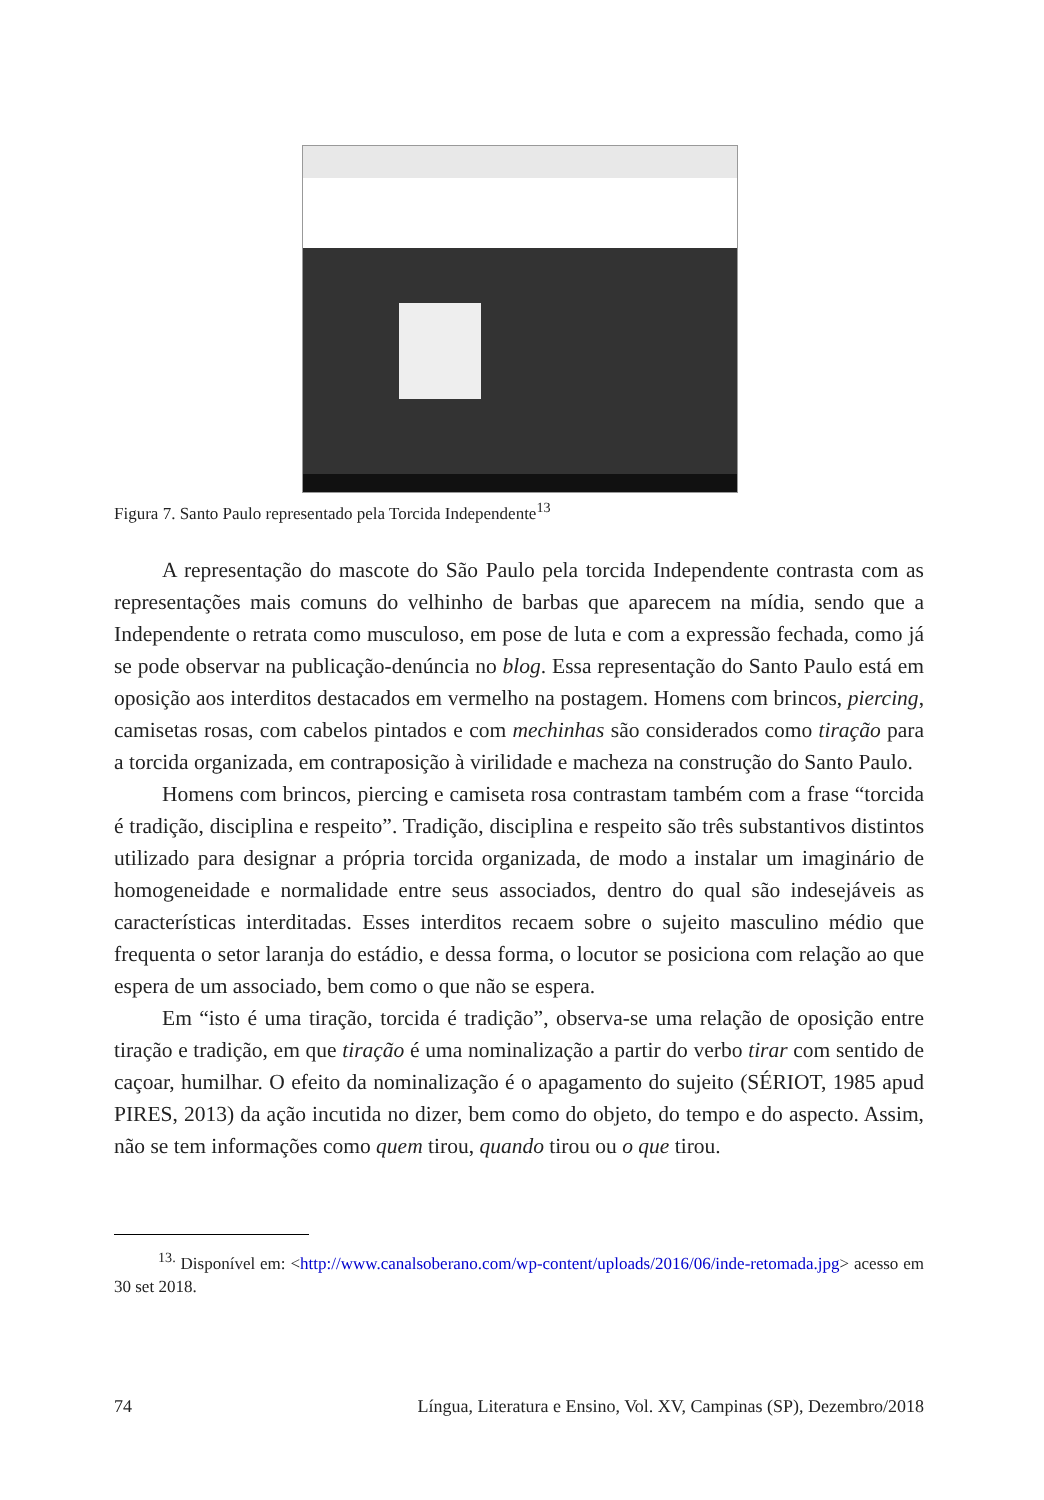Figura 7. Santo Paulo representado pela Torcida Independente<sup>13</sup>
A representação do mascote do São Paulo pela torcida Independente contrasta com as representações mais comuns do velhinho de barbas que aparecem na mídia, sendo que a Independente o retrata como musculoso, em pose de luta e com a expressão fechada, como já se pode observar na publicação-denúncia no blog. Essa representação do Santo Paulo está em oposição aos interditos destacados em vermelho na postagem. Homens com brincos, piercing, camisetas rosas, com cabelos pintados e com mechinhas são considerados como tiração para a torcida organizada, em contraposição à virilidade e macheza na construção do Santo Paulo.
Homens com brincos, piercing e camiseta rosa contrastam também com a frase “torcida é tradição, disciplina e respeito”. Tradição, disciplina e respeito são três substantivos distintos utilizado para designar a própria torcida organizada, de modo a instalar um imaginário de homogeneidade e normalidade entre seus associados, dentro do qual são indesejáveis as características interditadas. Esses interditos recaem sobre o sujeito masculino médio que frequenta o setor laranja do estádio, e dessa forma, o locutor se posiciona com relação ao que espera de um associado, bem como o que não se espera.
Em “isto é uma tiração, torcida é tradição”, observa-se uma relação de oposição entre tiração e tradição, em que tiração é uma nominalização a partir do verbo tirar com sentido de caçoar, humilhar. O efeito da nominalização é o apagamento do sujeito (SÉRIOT, 1985 apud PIRES, 2013) da ação incutida no dizer, bem como do objeto, do tempo e do aspecto. Assim, não se tem informações como quem tirou, quando tirou ou o que tirou.
<sup>13.</sup> Disponível em: <http://www.canalsoberano.com/wp-content/uploads/2016/06/inde-retomada.jpg> acesso em 30 set 2018.
74 Língua, Literatura e Ensino, Vol. XV, Campinas (SP), Dezembro/2018